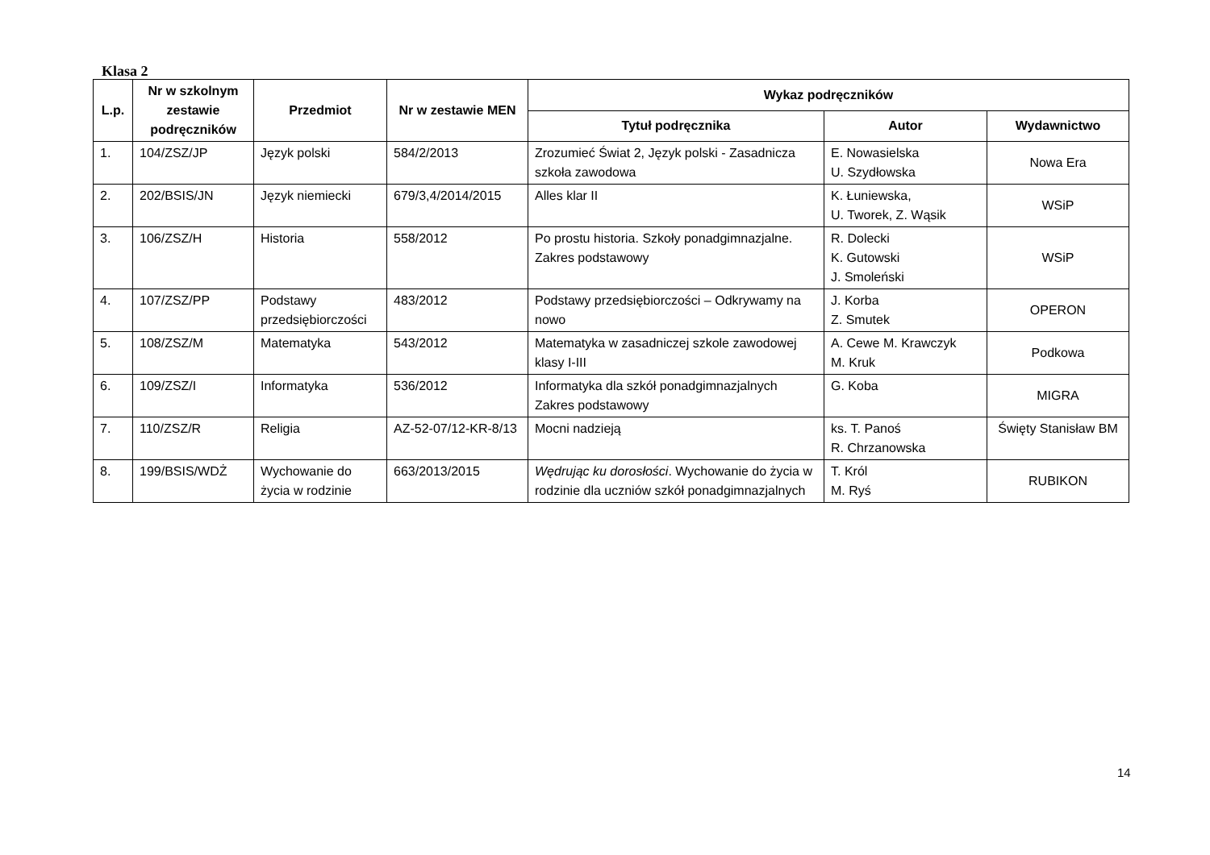Klasa 2
| L.p. | Nr w szkolnym zestawie podręczników | Przedmiot | Nr w zestawie MEN | Wykaz podręczników | | |
| --- | --- | --- | --- | --- | --- | --- |
| | | | | Tytuł podręcznika | Autor | Wydawnictwo |
| 1. | 104/ZSZ/JP | Język polski | 584/2/2013 | Zrozumieć Świat 2, Język polski - Zasadnicza szkoła zawodowa | E. Nowasielska U. Szydłowska | Nowa Era |
| 2. | 202/BSIS/JN | Język niemiecki | 679/3,4/2014/2015 | Alles klar II | K. Łuniewska, U. Tworek, Z. Wąsik | WSiP |
| 3. | 106/ZSZ/H | Historia | 558/2012 | Po prostu historia. Szkoły ponadgimnazjalne. Zakres podstawowy | R. Dolecki K. Gutowski J. Smoleński | WSiP |
| 4. | 107/ZSZ/PP | Podstawy przedsiębiorczości | 483/2012 | Podstawy przedsiębiorczości – Odkrywamy na nowo | J. Korba Z. Smutek | OPERON |
| 5. | 108/ZSZ/M | Matematyka | 543/2012 | Matematyka w zasadniczej szkole zawodowej klasy I-III | A. Cewe M. Krawczyk M. Kruk | Podkowa |
| 6. | 109/ZSZ/I | Informatyka | 536/2012 | Informatyka dla szkół ponadgimnazjalnych Zakres podstawowy | G. Koba | MIGRA |
| 7. | 110/ZSZ/R | Religia | AZ-52-07/12-KR-8/13 | Mocni nadzieją | ks. T. Panoś R. Chrzanowska | Święty Stanisław BM |
| 8. | 199/BSIS/WDŻ | Wychowanie do życia w rodzinie | 663/2013/2015 | Wędrując ku dorosłości . Wychowanie do życia w rodzinie dla uczniów szkół ponadgimnazjalnych | T. Król M. Ryś | RUBIKON |
14